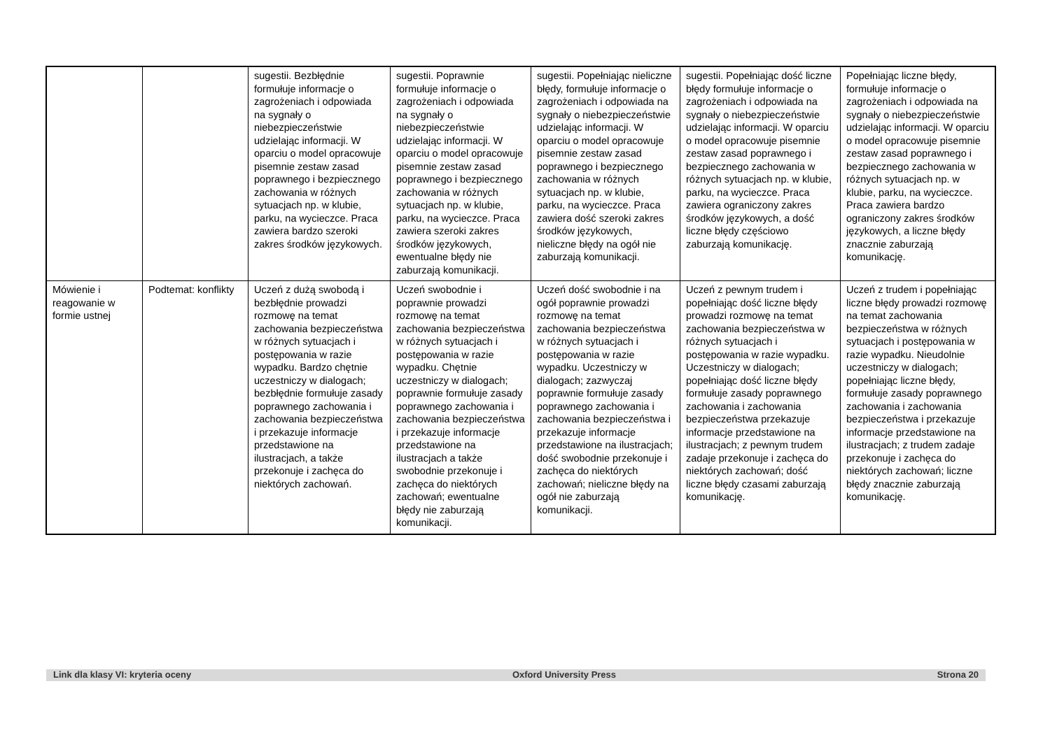| | | sugestii. Bezbłędnie formułuje informacje o zagrożeniach i odpowiada na sygnały o niebezpieczeństwie udzielając informacji. W oparciu o model opracowuje pisemnie zestaw zasad poprawnego i bezpiecznego zachowania w różnych sytuacjach np. w klubie, parku, na wycieczce. Praca zawiera bardzo szeroki zakres środków językowych. | sugestii. Poprawnie formułuje informacje o zagrożeniach i odpowiada na sygnały o niebezpieczeństwie udzielając informacji. W oparciu o model opracowuje pisemnie zestaw zasad poprawnego i bezpiecznego zachowania w różnych sytuacjach np. w klubie, parku, na wycieczce. Praca zawiera szeroki zakres środków językowych, ewentualne błędy nie zaburzają komunikacji. | sugestii. Popełniając nieliczne błędy, formułuje informacje o zagrożeniach i odpowiada na sygnały o niebezpieczeństwie udzielając informacji. W oparciu o model opracowuje pisemnie zestaw zasad poprawnego i bezpiecznego zachowania w różnych sytuacjach np. w klubie, parku, na wycieczce. Praca zawiera dość szeroki zakres środków językowych, nieliczne błędy na ogół nie zaburzają komunikacji. | sugestii. Popełniając dość liczne błędy formułuje informacje o zagrożeniach i odpowiada na sygnały o niebezpieczeństwie udzielając informacji. W oparciu o model opracowuje pisemnie zestaw zasad poprawnego i bezpiecznego zachowania w różnych sytuacjach np. w klubie, parku, na wycieczce. Praca zawiera ograniczony zakres środków językowych, a dość liczne błędy częściowo zaburzają komunikację. | Popełniając liczne błędy, formułuje informacje o zagrożeniach i odpowiada na sygnały o niebezpieczeństwie udzielając informacji. W oparciu o model opracowuje pisemnie zestaw zasad poprawnego i bezpiecznego zachowania w różnych sytuacjach np. w klubie, parku, na wycieczce. Praca zawiera bardzo ograniczony zakres środków językowych, a liczne błędy znacznie zaburzają komunikację. |
| Mówienie i reagowanie w formie ustnej | Podtemat: konflikty | Uczeń z dużą swobodą i bezbłędnie prowadzi rozmowę na temat zachowania bezpieczeństwa w różnych sytuacjach i postępowania w razie wypadku. Bardzo chętnie uczestniczy w dialogach; bezbłędnie formułuje zasady poprawnego zachowania i zachowania bezpieczeństwa i przekazuje informacje przedstawione na ilustracjach, a także przekonuje i zachęca do niektórych zachowań. | Uczeń swobodnie i poprawnie prowadzi rozmowę na temat zachowania bezpieczeństwa w różnych sytuacjach i postępowania w razie wypadku. Chętnie uczestniczy w dialogach; poprawnie formułuje zasady poprawnego zachowania i zachowania bezpieczeństwa i przekazuje informacje przedstawione na ilustracjach a także swobodnie przekonuje i zachęca do niektórych zachowań; ewentualne błędy nie zaburzają komunikacji. | Uczeń dość swobodnie i na ogół poprawnie prowadzi rozmowę na temat zachowania bezpieczeństwa w różnych sytuacjach i postępowania w razie wypadku. Uczestniczy w dialogach; zazwyczaj poprawnie formułuje zasady poprawnego zachowania i zachowania bezpieczeństwa i przekazuje informacje przedstawione na ilustracjach; dość swobodnie przekonuje i zachęca do niektórych zachowań; nieliczne błędy na ogół nie zaburzają komunikacji. | Uczeń z pewnym trudem i popełniając dość liczne błędy prowadzi rozmowę na temat zachowania bezpieczeństwa w różnych sytuacjach i postępowania w razie wypadku. Uczestniczy w dialogach; popełniając dość liczne błędy formułuje zasady poprawnego zachowania i zachowania bezpieczeństwa przekazuje informacje przedstawione na ilustracjach; z pewnym trudem zadaje przekonuje i zachęca do niektórych zachowań; dość liczne błędy czasami zaburzają komunikację. | Uczeń z trudem i popełniając liczne błędy prowadzi rozmowę na temat zachowania bezpieczeństwa w różnych sytuacjach i postępowania w razie wypadku. Nieudolnie uczestniczy w dialogach; popełniając liczne błędy, formułuje zasady poprawnego zachowania i zachowania bezpieczeństwa i przekazuje informacje przedstawione na ilustracjach; z trudem zadaje przekonuje i zachęca do niektórych zachowań; liczne błędy znacznie zaburzają komunikację. |
Link dla klasy VI: kryteria oceny Oxford University Press Strona 20